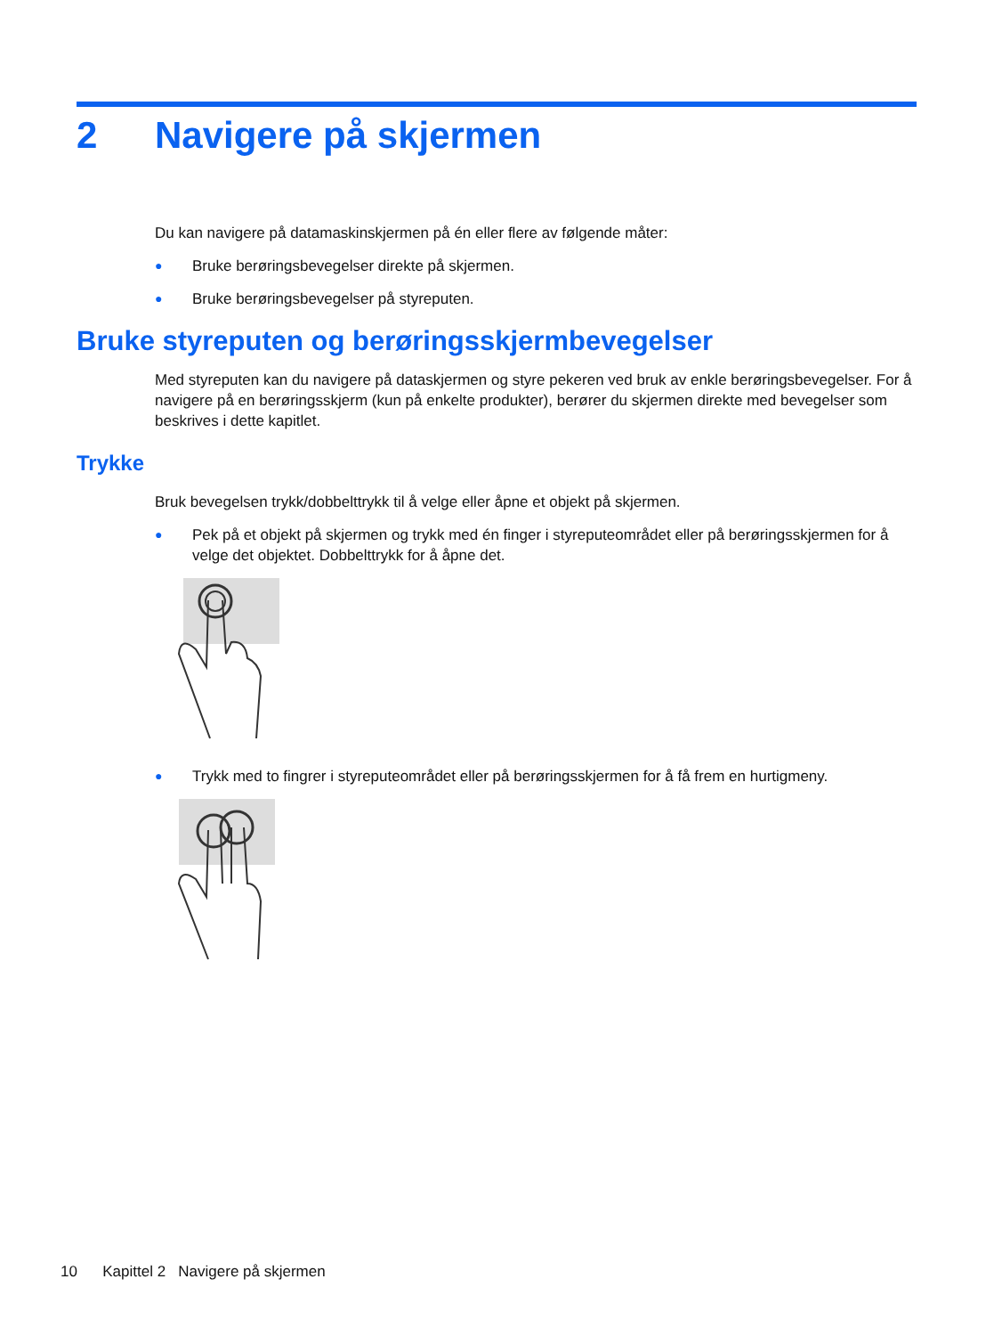2 Navigere på skjermen
Du kan navigere på datamaskinskjermen på én eller flere av følgende måter:
● Bruke berøringsbevegelser direkte på skjermen.
● Bruke berøringsbevegelser på styreputen.
Bruke styreputen og berøringsskjermbevegelser
Med styreputen kan du navigere på dataskjermen og styre pekeren ved bruk av enkle berøringsbevegelser. For å navigere på en berøringsskjerm (kun på enkelte produkter), berører du skjermen direkte med bevegelser som beskrives i dette kapitlet.
Trykke
Bruk bevegelsen trykk/dobbelttrykk til å velge eller åpne et objekt på skjermen.
● Pek på et objekt på skjermen og trykk med én finger i styreputeområdet eller på berøringsskjermen for å velge det objektet. Dobbelttrykk for å åpne det.
● Trykk med to fingrer i styreputeområdet eller på berøringsskjermen for å få frem en hurtigmeny.
10 Kapittel 2 Navigere på skjermen